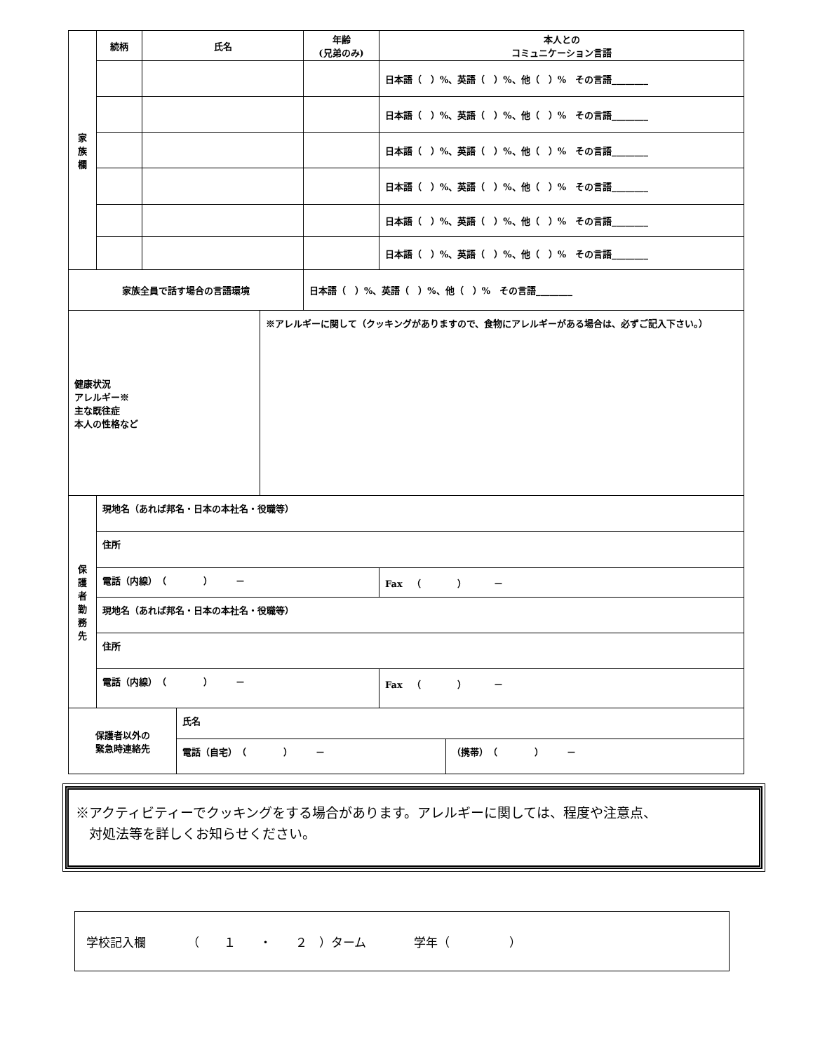| 家 族 欄 | 続柄 | 氏名 | | | 年齢 (兄弟のみ) | 本人との コミュニケーション言語 | |
| | | | | | | 日本語（ ）%、英語（ ）%、他（ ）% その言語________ | |
| | | | | | | 日本語（ ）%、英語（ ）%、他（ ）% その言語________ | |
| | | | | | | 日本語（ ）%、英語（ ）%、他（ ）% その言語________ | |
| | | | | | | 日本語（ ）%、英語（ ）%、他（ ）% その言語________ | |
| | | | | | | 日本語（ ）%、英語（ ）%、他（ ）% その言語________ | |
| | | | | | | 日本語（ ）%、英語（ ）%、他（ ）% その言語________ | |
| 家族全員で話す場合の言語環境 | | | | | 日本語（ ）%、英語（ ）%、他（ ）% その言語________ | | |
| 健康状況 アレルギー※ 主な既往症 本人の性格など | | | | ※アレルギーに関して（クッキングがありますので、食物にアレルギーがある場合は、必ずご記入下さい。） | | | |
| 保 護 者 勤 務 先 | 現地名（あれば邦名・日本の本社名・役職等） | | | | | | |
| | 住所 | | | | | | |
| | 電話（内線） （ ） － | | | | | Fax （ ） － | |
| | 現地名（あれば邦名・日本の本社名・役職等） | | | | | | |
| | 住所 | | | | | | |
| | 電話（内線） （ ） － | | | | | Fax （ ） － | |
| 保護者以外の 緊急時連絡先 | | | 氏名 | | | | |
| | | | 電話（自宅） （ ） － | | | | （携帯） （ ） － |
※アクティビティーでクッキングをする場合があります。アレルギーに関しては、程度や注意点、
　対処法等を詳しくお知らせください。
学校記入欄　　　　（　　１　　・　　２　）ターム　　　　学年（　　　　　）